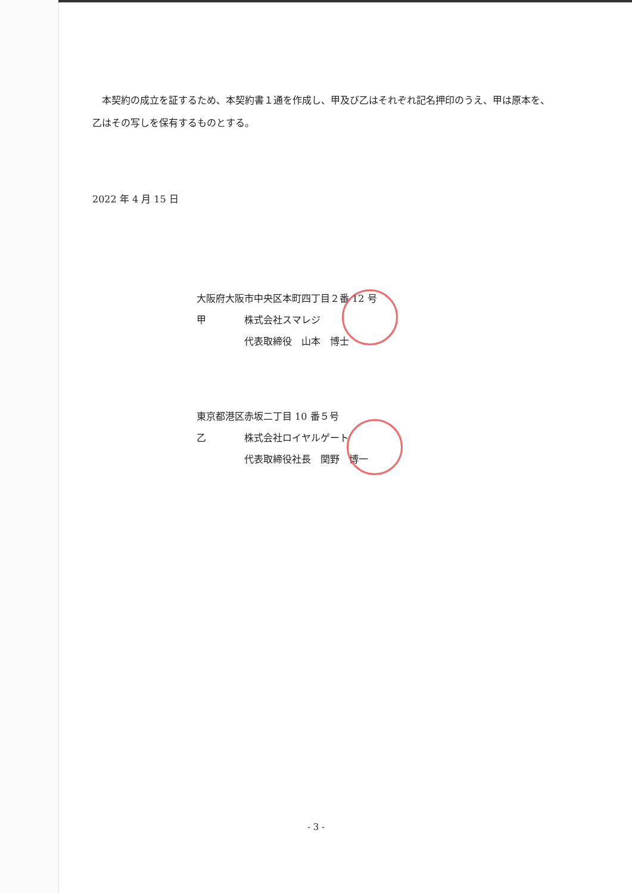本契約の成立を証するため、本契約書１通を作成し、甲及び乙はそれぞれ記名押印のうえ、甲は原本を、乙はその写しを保有するものとする。
2022 年 4 月 15 日
大阪府大阪市中央区本町四丁目２番 12 号
甲 株式会社スマレジ
代表取締役　山本　博士
東京都港区赤坂二丁目 10 番５号
乙 株式会社ロイヤルゲート
代表取締役社長　関野　博一
- 3 -